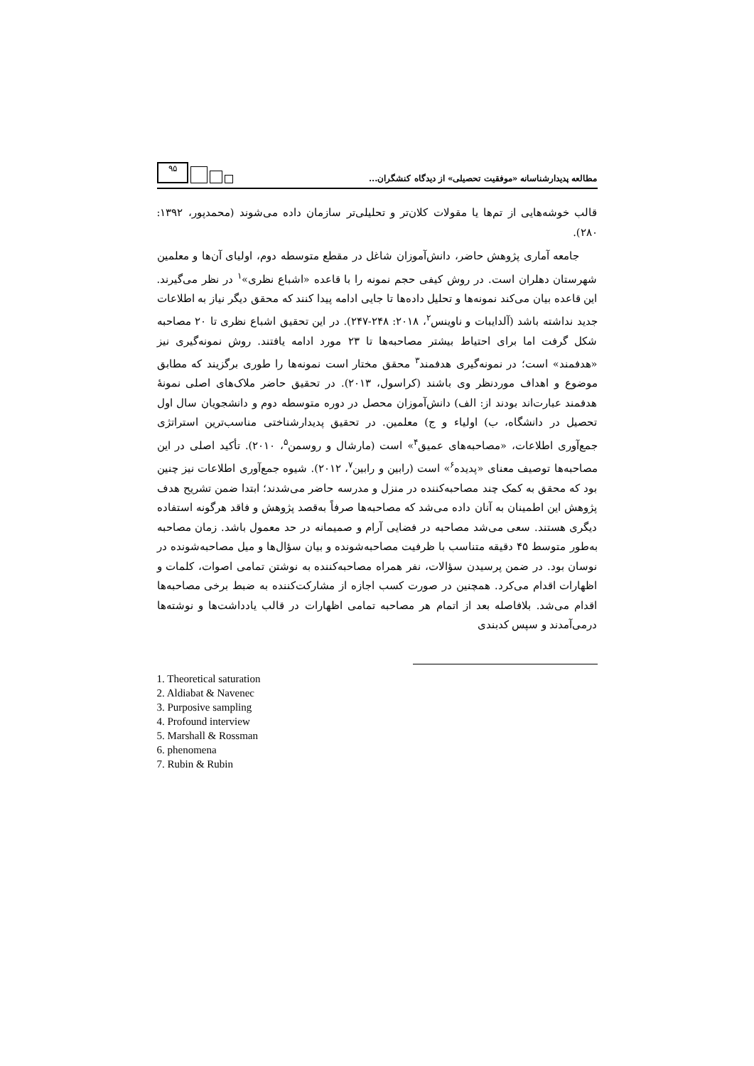مطالعه پدیدارشناسانه «موفقیت تحصیلی» از دیدگاه کنشگران...
۹۵
قالب خوشه‌هایی از تم‌ها یا مقولات کلان‌تر و تحلیلی‌تر سازمان داده می‌شوند (محمدپور، ۱۳۹۲: ۲۸۰).
جامعه آماری پژوهش حاضر، دانش‌آموزان شاغل در مقطع متوسطه دوم، اولیای آن‌ها و معلمین شهرستان دهلران است. در روش کیفی حجم نمونه را با قاعده «اشباع نظری»<sup>۱</sup> در نظر می‌گیرند. این قاعده بیان می‌کند نمونه‌ها و تحلیل داده‌ها تا جایی ادامه پیدا کنند که محقق دیگر نیاز به اطلاعات جدید نداشته باشد (آلدایبات و ناوینس<sup>۲</sup>، ۲۰۱۸: ۲۴۸-۲۴۷). در این تحقیق اشباع نظری تا ۲۰ مصاحبه شکل گرفت اما برای احتیاط بیشتر مصاحبه‌ها تا ۲۳ مورد ادامه یافتند. روش نمونه‌گیری نیز «هدفمند» است؛ در نمونه‌گیری هدفمند<sup>۳</sup> محقق مختار است نمونه‌ها را طوری برگزیند که مطابق موضوع و اهداف موردنظر وی باشند (کراسول، ۲۰۱۳). در تحقیق حاضر ملاک‌های اصلی نمونهٔ هدفمند عبارت‌اند بودند از: الف) دانش‌آموزان محصل در دوره متوسطه دوم و دانشجویان سال اول تحصیل در دانشگاه، ب) اولیاء و ج) معلمین. در تحقیق پدیدارشناختی مناسب‌ترین استراتژی جمع‌آوری اطلاعات، «مصاحبه‌های عمیق<sup>۴</sup>» است (مارشال و روسمن<sup>۵</sup>، ۲۰۱۰). تأکید اصلی در این مصاحبه‌ها توصیف معنای «پدیده<sup>۶</sup>» است (رابین و رابین<sup>۷</sup>، ۲۰۱۲). شیوه جمع‌آوری اطلاعات نیز چنین بود که محقق به کمک چند مصاحبه‌کننده در منزل و مدرسه حاضر می‌شدند؛ ابتدا ضمن تشریح هدف پژوهش این اطمینان به آنان داده می‌شد که مصاحبه‌ها صرفاً به‌قصد پژوهش و فاقد هرگونه استفاده دیگری هستند. سعی می‌شد مصاحبه در فضایی آرام و صمیمانه در حد معمول باشد. زمان مصاحبه به‌طور متوسط ۴۵ دقیقه متناسب با ظرفیت مصاحبه‌شونده و بیان سؤال‌ها و میل مصاحبه‌شونده در نوسان بود. در ضمن پرسیدن سؤالات، نفر همراه مصاحبه‌کننده به نوشتن تمامی اصوات، کلمات و اظهارات اقدام می‌کرد. همچنین در صورت کسب اجازه از مشارکت‌کننده به ضبط برخی مصاحبه‌ها اقدام می‌شد. بلافاصله بعد از اتمام هر مصاحبه تمامی اظهارات در قالب یادداشت‌ها و نوشته‌ها درمی‌آمدند و سپس کدبندی
1. Theoretical saturation
2. Aldiabat & Navenec
3. Purposive sampling
4. Profound interview
5. Marshall & Rossman
6. phenomena
7. Rubin & Rubin